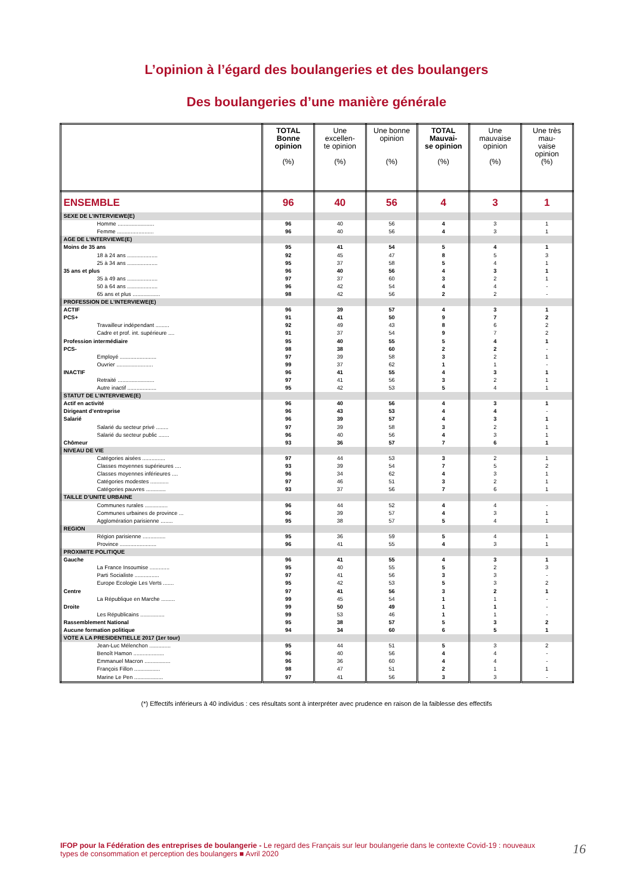L’opinion à l’égard des boulangeries et des boulangers
Des boulangeries d’une manière générale
| | TOTAL Bonne opinion (%) | Une excellen- te opinion (%) | Une bonne opinion (%) | TOTAL Mauvai- se opinion (%) | Une mauvaise opinion (%) | Une très mau- vaise opinion (%) |
| --- | --- | --- | --- | --- | --- | --- |
| ENSEMBLE | 96 | 40 | 56 | 4 | 3 | 1 |
| SEXE DE L’INTERVIEWE(E) | | | | | | |
| Homme ........................ | 96 | 40 | 56 | 4 | 3 | 1 |
| Femme ........................ | 96 | 40 | 56 | 4 | 3 | 1 |
| AGE DE L’INTERVIEWE(E) | | | | | | |
| Moins de 35 ans | 95 | 41 | 54 | 5 | 4 | 1 |
| 18 à 24 ans .................... | 92 | 45 | 47 | 8 | 5 | 3 |
| 25 à 34 ans .................... | 95 | 37 | 58 | 5 | 4 | 1 |
| 35 ans et plus | 96 | 40 | 56 | 4 | 3 | 1 |
| 35 à 49 ans .................... | 97 | 37 | 60 | 3 | 2 | 1 |
| 50 à 64 ans .................... | 96 | 42 | 54 | 4 | 4 | - |
| 65 ans et plus .................. | 98 | 42 | 56 | 2 | 2 | - |
| PROFESSION DE L’INTERVIEWE(E) | | | | | | |
| ACTIF | 96 | 39 | 57 | 4 | 3 | 1 |
| PCS+ | 91 | 41 | 50 | 9 | 7 | 2 |
| Travailleur indépendant ......... | 92 | 49 | 43 | 8 | 6 | 2 |
| Cadre et prof. int. supérieure .... | 91 | 37 | 54 | 9 | 7 | 2 |
| Profession intermédiaire | 95 | 40 | 55 | 5 | 4 | 1 |
| PCS- | 98 | 38 | 60 | 2 | 2 | - |
| Employé ........................ | 97 | 39 | 58 | 3 | 2 | 1 |
| Ouvrier ........................ | 99 | 37 | 62 | 1 | 1 | - |
| INACTIF | 96 | 41 | 55 | 4 | 3 | 1 |
| Retraité ........................ | 97 | 41 | 56 | 3 | 2 | 1 |
| Autre inactif ................... | 95 | 42 | 53 | 5 | 4 | 1 |
| STATUT DE L’INTERVIEWE(E) | | | | | | |
| Actif en activité | 96 | 40 | 56 | 4 | 3 | 1 |
| Dirigeant d’entreprise | 96 | 43 | 53 | 4 | 4 | - |
| Salarié | 96 | 39 | 57 | 4 | 3 | 1 |
| Salarié du secteur privé ........ | 97 | 39 | 58 | 3 | 2 | 1 |
| Salarié du secteur public ....... | 96 | 40 | 56 | 4 | 3 | 1 |
| Chômeur | 93 | 36 | 57 | 7 | 6 | 1 |
| NIVEAU DE VIE | | | | | | |
| Catégories aisées ............... | 97 | 44 | 53 | 3 | 2 | 1 |
| Classes moyennes supérieures .... | 93 | 39 | 54 | 7 | 5 | 2 |
| Classes moyennes inférieures .... | 96 | 34 | 62 | 4 | 3 | 1 |
| Catégories modestes ............ | 97 | 46 | 51 | 3 | 2 | 1 |
| Catégories pauvres ............. | 93 | 37 | 56 | 7 | 6 | 1 |
| TAILLE D’UNITE URBAINE | | | | | | |
| Communes rurales ............... | 96 | 44 | 52 | 4 | 4 | - |
| Communes urbaines de province ... | 96 | 39 | 57 | 4 | 3 | 1 |
| Agglomération parisienne ........ | 95 | 38 | 57 | 5 | 4 | 1 |
| REGION | | | | | | |
| Région parisienne ............... | 95 | 36 | 59 | 5 | 4 | 1 |
| Province ........................ | 96 | 41 | 55 | 4 | 3 | 1 |
| PROXIMITE POLITIQUE | | | | | | |
| Gauche | 96 | 41 | 55 | 4 | 3 | 1 |
| La France Insoumise ............. | 95 | 40 | 55 | 5 | 2 | 3 |
| Parti Socialiste ................ | 97 | 41 | 56 | 3 | 3 | - |
| Europe Ecologie Les Verts ....... | 95 | 42 | 53 | 5 | 3 | 2 |
| Centre | 97 | 41 | 56 | 3 | 2 | 1 |
| La République en Marche ......... | 99 | 45 | 54 | 1 | 1 | - |
| Droite | 99 | 50 | 49 | 1 | 1 | - |
| Les Républicains ................ | 99 | 53 | 46 | 1 | 1 | - |
| Rassemblement National | 95 | 38 | 57 | 5 | 3 | 2 |
| Aucune formation politique | 94 | 34 | 60 | 6 | 5 | 1 |
| VOTE A LA PRESIDENTIELLE 2017 (1er tour) | | | | | | |
| Jean-Luc Mélenchon .............. | 95 | 44 | 51 | 5 | 3 | 2 |
| Benoît Hamon .................... | 96 | 40 | 56 | 4 | 4 | - |
| Emmanuel Macron ................. | 96 | 36 | 60 | 4 | 4 | - |
| François Fillon ................. | 98 | 47 | 51 | 2 | 1 | 1 |
| Marine Le Pen ................... | 97 | 41 | 56 | 3 | 3 | - |
(*) Effectifs inférieurs à 40 individus : ces résultats sont à interpréter avec prudence en raison de la faiblesse des effectifs
IFOP pour la Fédération des entreprises de boulangerie - Le regard des Français sur leur boulangerie dans le contexte Covid-19 : nouveaux types de consommation et perception des boulangers ■ Avril 2020
16